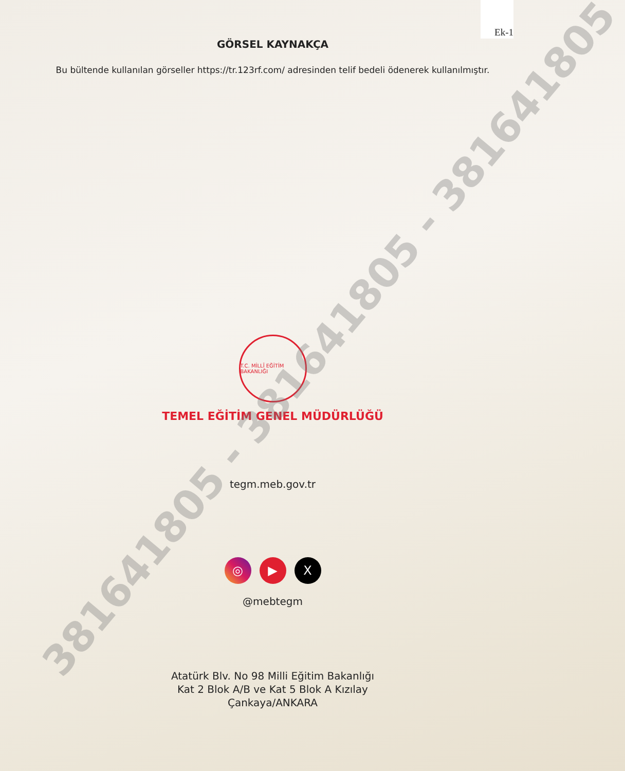Ek-1
381641805 - 381641805 - 381641805
GÖRSEL KAYNAKÇA
Bu bültende kullanılan görseller https://tr.123rf.com/ adresinden telif bedeli ödenerek kullanılmıştır.
T.C. MİLLÎ EĞİTİM BAKANLIĞI
TEMEL EĞİTİM GENEL MÜDÜRLÜĞÜ
tegm.meb.gov.tr
◎ ▶ X
@mebtegm
Atatürk Blv. No 98 Milli Eğitim Bakanlığı
Kat 2 Blok A/B ve Kat 5 Blok A Kızılay
Çankaya/ANKARA